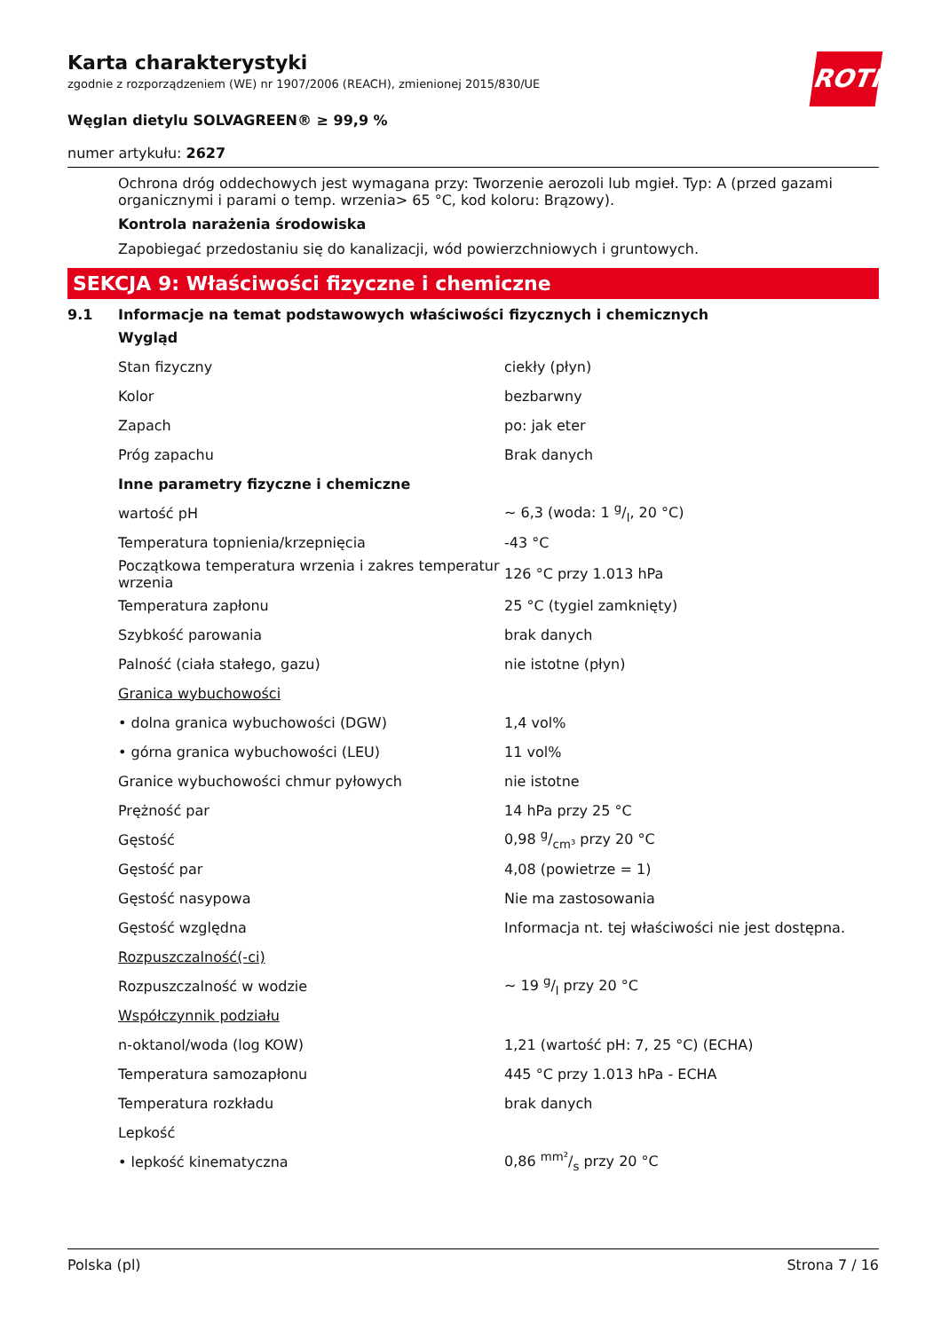ROTH
Karta charakterystyki
zgodnie z rozporządzeniem (WE) nr 1907/2006 (REACH), zmienionej 2015/830/UE
Węglan dietylu SOLVAGREEN® ≥ 99,9 %
numer artykułu: 2627
Ochrona dróg oddechowych jest wymagana przy: Tworzenie aerozoli lub mgieł. Typ: A (przed gazami organicznymi i parami o temp. wrzenia> 65 °C, kod koloru: Brązowy).
Kontrola narażenia środowiska
Zapobiegać przedostaniu się do kanalizacji, wód powierzchniowych i gruntowych.
SEKCJA 9: Właściwości fizyczne i chemiczne
9.1 Informacje na temat podstawowych właściwości fizycznych i chemicznych
| Wygląd | |
| Stan fizyczny | ciekły (płyn) |
| Kolor | bezbarwny |
| Zapach | po: jak eter |
| Próg zapachu | Brak danych |
| Inne parametry fizyczne i chemiczne | |
| wartość pH | ~ 6,3 (woda: 1 g/l, 20 °C) |
| Temperatura topnienia/krzepnięcia | -43 °C |
| Początkowa temperatura wrzenia i zakres temperatur wrzenia | 126 °C przy 1.013 hPa |
| Temperatura zapłonu | 25 °C (tygiel zamknięty) |
| Szybkość parowania | brak danych |
| Palność (ciała stałego, gazu) | nie istotne (płyn) |
| Granica wybuchowości | |
| • dolna granica wybuchowości (DGW) | 1,4 vol% |
| • górna granica wybuchowości (LEU) | 11 vol% |
| Granice wybuchowości chmur pyłowych | nie istotne |
| Prężność par | 14 hPa przy 25 °C |
| Gęstość | 0,98 g/cm³ przy 20 °C |
| Gęstość par | 4,08 (powietrze = 1) |
| Gęstość nasypowa | Nie ma zastosowania |
| Gęstość względna | Informacja nt. tej właściwości nie jest dostępna. |
| Rozpuszczalność(-ci) | |
| Rozpuszczalność w wodzie | ~ 19 g/l przy 20 °C |
| Współczynnik podziału | |
| n-oktanol/woda (log KOW) | 1,21 (wartość pH: 7, 25 °C) (ECHA) |
| Temperatura samozapłonu | 445 °C przy 1.013 hPa - ECHA |
| Temperatura rozkładu | brak danych |
| Lepkość | |
| • lepkość kinematyczna | 0,86 mm²/s przy 20 °C |
Polska (pl) Strona 7 / 16